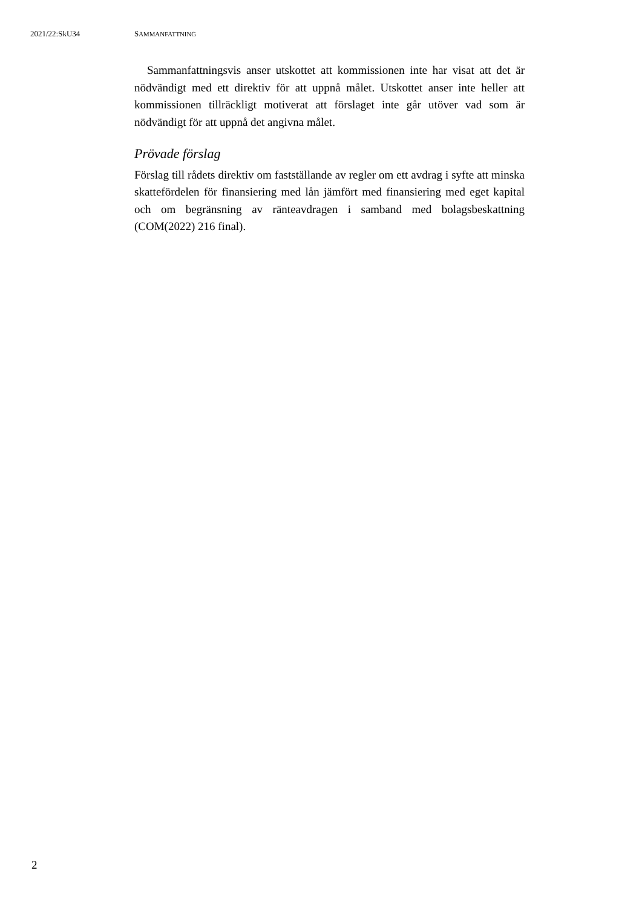2021/22:SkU34 SAMMANFATTNING
Sammanfattningsvis anser utskottet att kommissionen inte har visat att det är nödvändigt med ett direktiv för att uppnå målet. Utskottet anser inte heller att kommissionen tillräckligt motiverat att förslaget inte går utöver vad som är nödvändigt för att uppnå det angivna målet.
Prövade förslag
Förslag till rådets direktiv om fastställande av regler om ett avdrag i syfte att minska skattefördelen för finansiering med lån jämfört med finansiering med eget kapital och om begränsning av ränteavdragen i samband med bolagsbeskattning (COM(2022) 216 final).
2